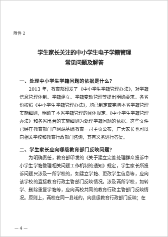附件 2
学生家长关注的中小学生电子学籍管理
常见问题及解答
一、处理中小学生学籍问题的依据是什么？
2013 年，教育部印发了《中小学生学籍管理办法》，对学籍信息管理体制、学籍建立、学籍变动管理等提出明确要求。各省份按照《中小学生学籍管理办法》，均已制定或完善本省学籍管理实施细则，明确了本省学籍管理的具体规定。《中小学生学籍管理办法》和各省出台的实施细则为处理学籍问题的依据。这些文件已经在教育部门户网站基础教育一司主页公布，广大家长也可以向相关学校和教育行政部门咨询，其有义务进行答复。
二、学生家长应向哪级教育部门反映问题？
为明确责任，教育部印发的《关于建立完善处理群众投诉中小学生学籍管理相关问题工作机制的通知》规定，学生家长所投诉问题只涉及一所学校的，如建立学籍、更改学生信息等，应向该学校的直接教育行政主管部门反映情况。涉及两所学校，如转学、删除重复学籍等，应向两校共同的教育行政主管部门反映情况。原则上，两校在同一县域的，向县级教育行政部门反映；在
— 4 —